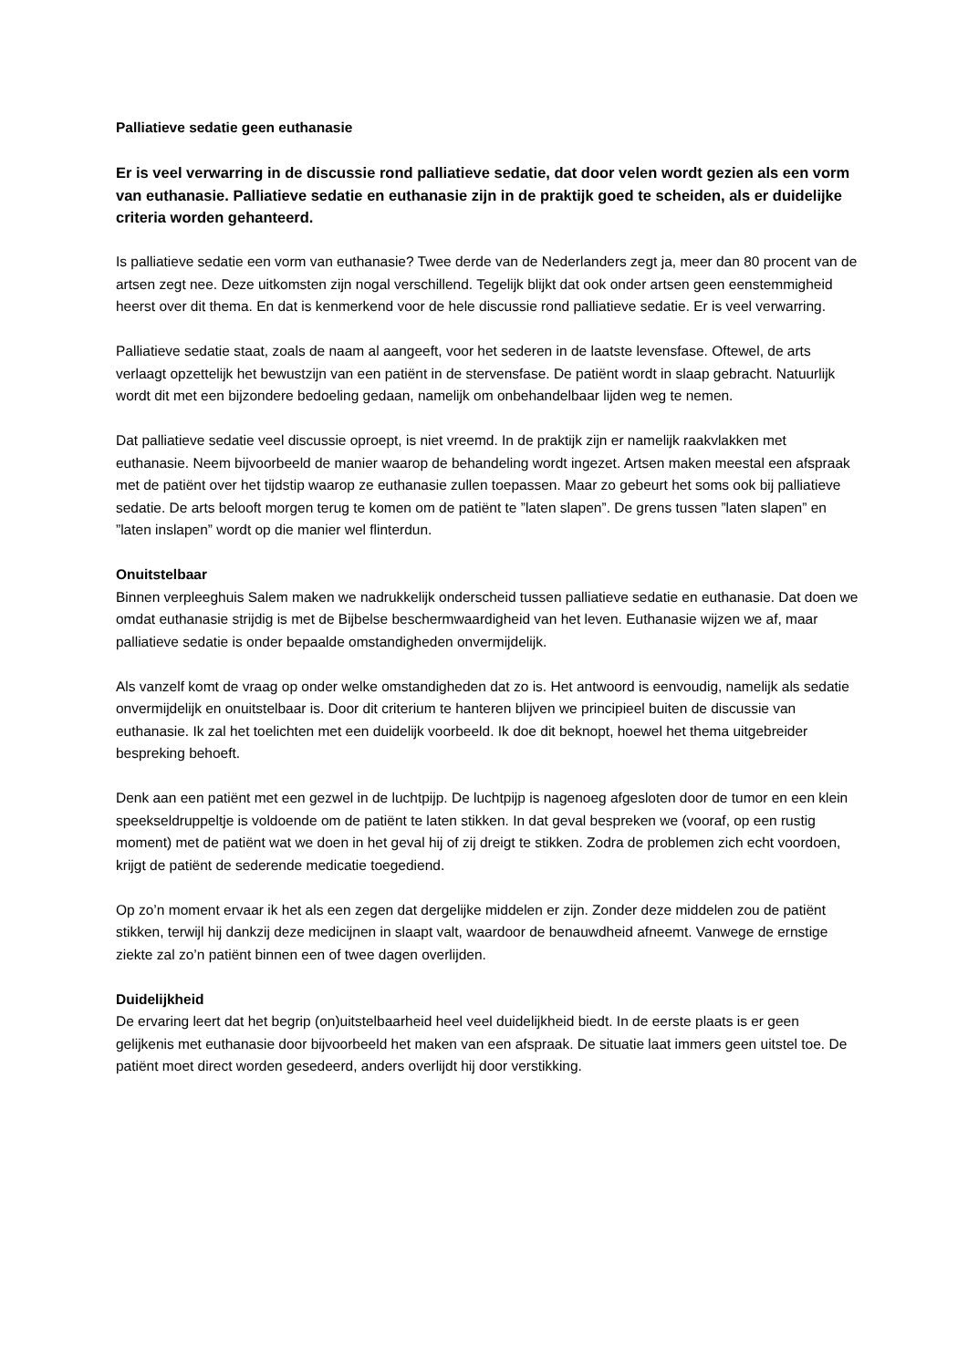Palliatieve sedatie geen euthanasie
Er is veel verwarring in de discussie rond palliatieve sedatie, dat door velen wordt gezien als een vorm van euthanasie. Palliatieve sedatie en euthanasie zijn in de praktijk goed te scheiden, als er duidelijke criteria worden gehanteerd.
Is palliatieve sedatie een vorm van euthanasie? Twee derde van de Nederlanders zegt ja, meer dan 80 procent van de artsen zegt nee. Deze uitkomsten zijn nogal verschillend. Tegelijk blijkt dat ook onder artsen geen eenstemmigheid heerst over dit thema. En dat is kenmerkend voor de hele discussie rond palliatieve sedatie. Er is veel verwarring.
Palliatieve sedatie staat, zoals de naam al aangeeft, voor het sederen in de laatste levensfase. Oftewel, de arts verlaagt opzettelijk het bewustzijn van een patiënt in de stervensfase. De patiënt wordt in slaap gebracht. Natuurlijk wordt dit met een bijzondere bedoeling gedaan, namelijk om onbehandelbaar lijden weg te nemen.
Dat palliatieve sedatie veel discussie oproept, is niet vreemd. In de praktijk zijn er namelijk raakvlakken met euthanasie. Neem bijvoorbeeld de manier waarop de behandeling wordt ingezet. Artsen maken meestal een afspraak met de patiënt over het tijdstip waarop ze euthanasie zullen toepassen. Maar zo gebeurt het soms ook bij palliatieve sedatie. De arts belooft morgen terug te komen om de patiënt te ”laten slapen”. De grens tussen ”laten slapen” en ”laten inslapen” wordt op die manier wel flinterdun.
Onuitstelbaar
Binnen verpleeghuis Salem maken we nadrukkelijk onderscheid tussen palliatieve sedatie en euthanasie. Dat doen we omdat euthanasie strijdig is met de Bijbelse beschermwaardigheid van het leven. Euthanasie wijzen we af, maar palliatieve sedatie is onder bepaalde omstandigheden onvermijdelijk.
Als vanzelf komt de vraag op onder welke omstandigheden dat zo is. Het antwoord is eenvoudig, namelijk als sedatie onvermijdelijk en onuitstelbaar is. Door dit criterium te hanteren blijven we principieel buiten de discussie van euthanasie. Ik zal het toelichten met een duidelijk voorbeeld. Ik doe dit beknopt, hoewel het thema uitgebreider bespreking behoeft.
Denk aan een patiënt met een gezwel in de luchtpijp. De luchtpijp is nagenoeg afgesloten door de tumor en een klein speekseldruppeltje is voldoende om de patiënt te laten stikken. In dat geval bespreken we (vooraf, op een rustig moment) met de patiënt wat we doen in het geval hij of zij dreigt te stikken. Zodra de problemen zich echt voordoen, krijgt de patiënt de sederende medicatie toegediend.
Op zo’n moment ervaar ik het als een zegen dat dergelijke middelen er zijn. Zonder deze middelen zou de patiënt stikken, terwijl hij dankzij deze medicijnen in slaapt valt, waardoor de benauwdheid afneemt. Vanwege de ernstige ziekte zal zo’n patiënt binnen een of twee dagen overlijden.
Duidelijkheid
De ervaring leert dat het begrip (on)uitstelbaarheid heel veel duidelijkheid biedt. In de eerste plaats is er geen gelijkenis met euthanasie door bijvoorbeeld het maken van een afspraak. De situatie laat immers geen uitstel toe. De patiënt moet direct worden gesedeerd, anders overlijdt hij door verstikking.